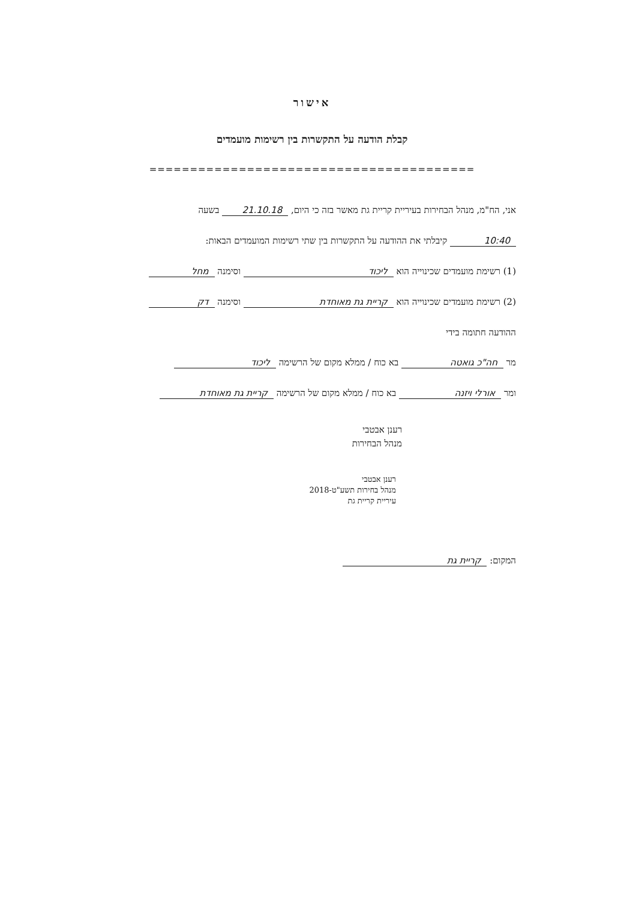אישור
קבלת הודעה על התקשרות בין רשימות מועמדים
========================================
אני, הח"מ, מנהל הבחירות בעיריית קריית גת מאשר בזה כי היום, 21.10.18 בשעה
10:40 קיבלתי את ההודעה על התקשרות בין שתי רשימות המועמדים הבאות:
(1) רשימת מועמדים שכינוייה הוא ליכוד וסימנה מחל
(2) רשימת מועמדים שכינוייה הוא קריית גת מאוחדת וסימנה דק
ההודעה חתומה בידי
מר חה"כ גואטה בא כוח / ממלא מקום של הרשימה ליכוד
ומר אורלי ויזנה בא כוח / ממלא מקום של הרשימה קריית גת מאוחדת
רענן אבטבי
מנהל הבחירות
רענן אבטבי
מנהל בחירות תשע"ט-2018
עיריית קריית גת
המקום: קריית גת